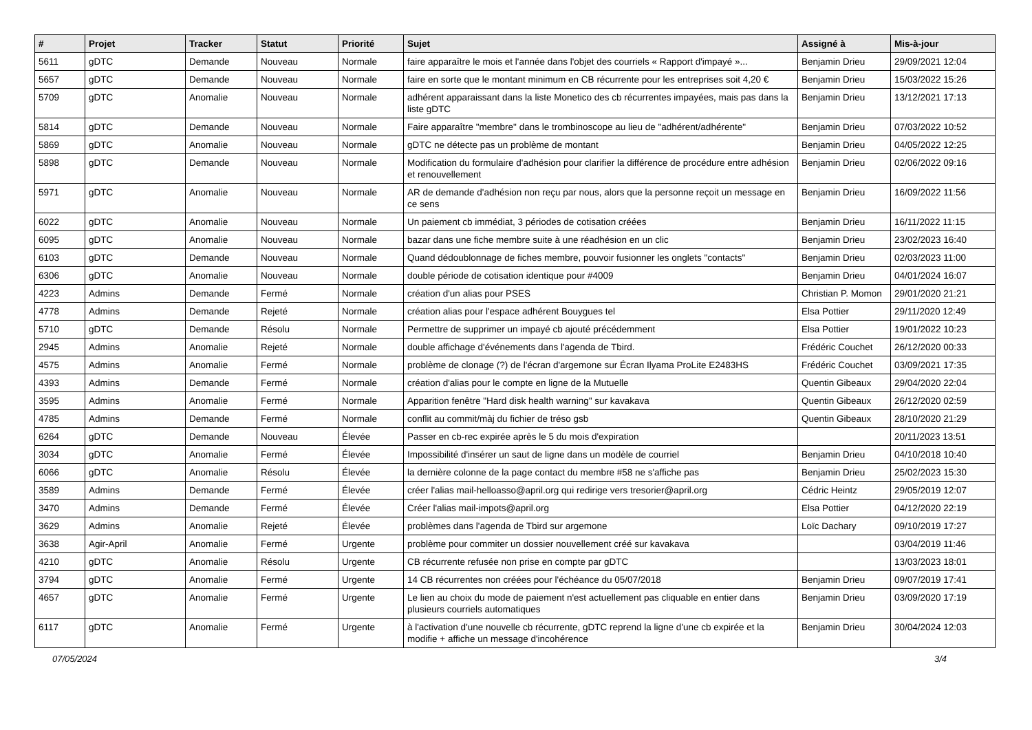| # | Projet | Tracker | Statut | Priorité | Sujet | Assigné à | Mis-à-jour |
| --- | --- | --- | --- | --- | --- | --- | --- |
| 5611 | gDTC | Demande | Nouveau | Normale | faire apparaître le mois et l'année dans l'objet des courriels « Rapport d'impayé »... | Benjamin Drieu | 29/09/2021 12:04 |
| 5657 | gDTC | Demande | Nouveau | Normale | faire en sorte que le montant minimum en CB récurrente pour les entreprises soit 4,20 € | Benjamin Drieu | 15/03/2022 15:26 |
| 5709 | gDTC | Anomalie | Nouveau | Normale | adhérent apparaissant dans la liste Monetico des cb récurrentes impayées, mais pas dans la liste gDTC | Benjamin Drieu | 13/12/2021 17:13 |
| 5814 | gDTC | Demande | Nouveau | Normale | Faire apparaître "membre" dans le trombinoscope au lieu de "adhérent/adhérente" | Benjamin Drieu | 07/03/2022 10:52 |
| 5869 | gDTC | Anomalie | Nouveau | Normale | gDTC ne détecte pas un problème de montant | Benjamin Drieu | 04/05/2022 12:25 |
| 5898 | gDTC | Demande | Nouveau | Normale | Modification du formulaire d'adhésion pour clarifier la différence de procédure entre adhésion et renouvellement | Benjamin Drieu | 02/06/2022 09:16 |
| 5971 | gDTC | Anomalie | Nouveau | Normale | AR de demande d'adhésion non reçu par nous, alors que la personne reçoit un message en ce sens | Benjamin Drieu | 16/09/2022 11:56 |
| 6022 | gDTC | Anomalie | Nouveau | Normale | Un paiement cb immédiat, 3 périodes de cotisation créées | Benjamin Drieu | 16/11/2022 11:15 |
| 6095 | gDTC | Anomalie | Nouveau | Normale | bazar dans une fiche membre suite à une réadhésion en un clic | Benjamin Drieu | 23/02/2023 16:40 |
| 6103 | gDTC | Demande | Nouveau | Normale | Quand dédoublonnage de fiches membre, pouvoir fusionner les onglets "contacts" | Benjamin Drieu | 02/03/2023 11:00 |
| 6306 | gDTC | Anomalie | Nouveau | Normale | double période de cotisation identique pour #4009 | Benjamin Drieu | 04/01/2024 16:07 |
| 4223 | Admins | Demande | Fermé | Normale | création d'un alias pour PSES | Christian P. Momon | 29/01/2020 21:21 |
| 4778 | Admins | Demande | Rejeté | Normale | création alias pour l'espace adhérent Bouygues tel | Elsa Pottier | 29/11/2020 12:49 |
| 5710 | gDTC | Demande | Résolu | Normale | Permettre de supprimer un impayé cb ajouté précédemment | Elsa Pottier | 19/01/2022 10:23 |
| 2945 | Admins | Anomalie | Rejeté | Normale | double affichage d'événements dans l'agenda de Tbird. | Frédéric Couchet | 26/12/2020 00:33 |
| 4575 | Admins | Anomalie | Fermé | Normale | problème de clonage (?) de l'écran d'argemone sur Écran Ilyama ProLite E2483HS | Frédéric Couchet | 03/09/2021 17:35 |
| 4393 | Admins | Demande | Fermé | Normale | création d'alias pour le compte en ligne de la Mutuelle | Quentin Gibeaux | 29/04/2020 22:04 |
| 3595 | Admins | Anomalie | Fermé | Normale | Apparition fenêtre "Hard disk health warning" sur kavakava | Quentin Gibeaux | 26/12/2020 02:59 |
| 4785 | Admins | Demande | Fermé | Normale | conflit au commit/màj du fichier de tréso gsb | Quentin Gibeaux | 28/10/2020 21:29 |
| 6264 | gDTC | Demande | Nouveau | Élevée | Passer en cb-rec expirée après le 5 du mois d'expiration | | 20/11/2023 13:51 |
| 3034 | gDTC | Anomalie | Fermé | Élevée | Impossibilité d'insérer un saut de ligne dans un modèle de courriel | Benjamin Drieu | 04/10/2018 10:40 |
| 6066 | gDTC | Anomalie | Résolu | Élevée | la dernière colonne de la page contact du membre #58 ne s'affiche pas | Benjamin Drieu | 25/02/2023 15:30 |
| 3589 | Admins | Demande | Fermé | Élevée | créer l'alias mail-helloasso@april.org qui redirige vers tresorier@april.org | Cédric Heintz | 29/05/2019 12:07 |
| 3470 | Admins | Demande | Fermé | Élevée | Créer l'alias mail-impots@april.org | Elsa Pottier | 04/12/2020 22:19 |
| 3629 | Admins | Anomalie | Rejeté | Élevée | problèmes dans l'agenda de Tbird sur argemone | Loïc Dachary | 09/10/2019 17:27 |
| 3638 | Agir-April | Anomalie | Fermé | Urgente | problème pour commiter un dossier nouvellement créé sur kavakava | | 03/04/2019 11:46 |
| 4210 | gDTC | Anomalie | Résolu | Urgente | CB récurrente refusée non prise en compte par gDTC | | 13/03/2023 18:01 |
| 3794 | gDTC | Anomalie | Fermé | Urgente | 14 CB récurrentes non créées pour l'échéance du 05/07/2018 | Benjamin Drieu | 09/07/2019 17:41 |
| 4657 | gDTC | Anomalie | Fermé | Urgente | Le lien au choix du mode de paiement n'est actuellement pas cliquable en entier dans plusieurs courriels automatiques | Benjamin Drieu | 03/09/2020 17:19 |
| 6117 | gDTC | Anomalie | Fermé | Urgente | à l'activation d'une nouvelle cb récurrente, gDTC reprend la ligne d'une cb expirée et la modifie + affiche un message d'incohérence | Benjamin Drieu | 30/04/2024 12:03 |
07/05/2024 3/4